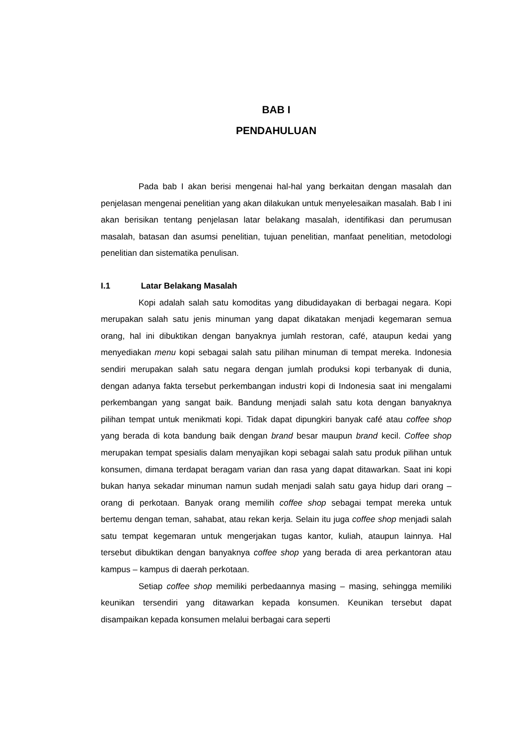BAB I
PENDAHULUAN
Pada bab I akan berisi mengenai hal-hal yang berkaitan dengan masalah dan penjelasan mengenai penelitian yang akan dilakukan untuk menyelesaikan masalah. Bab I ini akan berisikan tentang penjelasan latar belakang masalah, identifikasi dan perumusan masalah, batasan dan asumsi penelitian, tujuan penelitian, manfaat penelitian, metodologi penelitian dan sistematika penulisan.
I.1 Latar Belakang Masalah
Kopi adalah salah satu komoditas yang dibudidayakan di berbagai negara. Kopi merupakan salah satu jenis minuman yang dapat dikatakan menjadi kegemaran semua orang, hal ini dibuktikan dengan banyaknya jumlah restoran, café, ataupun kedai yang menyediakan menu kopi sebagai salah satu pilihan minuman di tempat mereka. Indonesia sendiri merupakan salah satu negara dengan jumlah produksi kopi terbanyak di dunia, dengan adanya fakta tersebut perkembangan industri kopi di Indonesia saat ini mengalami perkembangan yang sangat baik. Bandung menjadi salah satu kota dengan banyaknya pilihan tempat untuk menikmati kopi. Tidak dapat dipungkiri banyak café atau coffee shop yang berada di kota bandung baik dengan brand besar maupun brand kecil. Coffee shop merupakan tempat spesialis dalam menyajikan kopi sebagai salah satu produk pilihan untuk konsumen, dimana terdapat beragam varian dan rasa yang dapat ditawarkan. Saat ini kopi bukan hanya sekadar minuman namun sudah menjadi salah satu gaya hidup dari orang – orang di perkotaan. Banyak orang memilih coffee shop sebagai tempat mereka untuk bertemu dengan teman, sahabat, atau rekan kerja. Selain itu juga coffee shop menjadi salah satu tempat kegemaran untuk mengerjakan tugas kantor, kuliah, ataupun lainnya. Hal tersebut dibuktikan dengan banyaknya coffee shop yang berada di area perkantoran atau kampus – kampus di daerah perkotaan.
Setiap coffee shop memiliki perbedaannya masing – masing, sehingga memiliki keunikan tersendiri yang ditawarkan kepada konsumen. Keunikan tersebut dapat disampaikan kepada konsumen melalui berbagai cara seperti